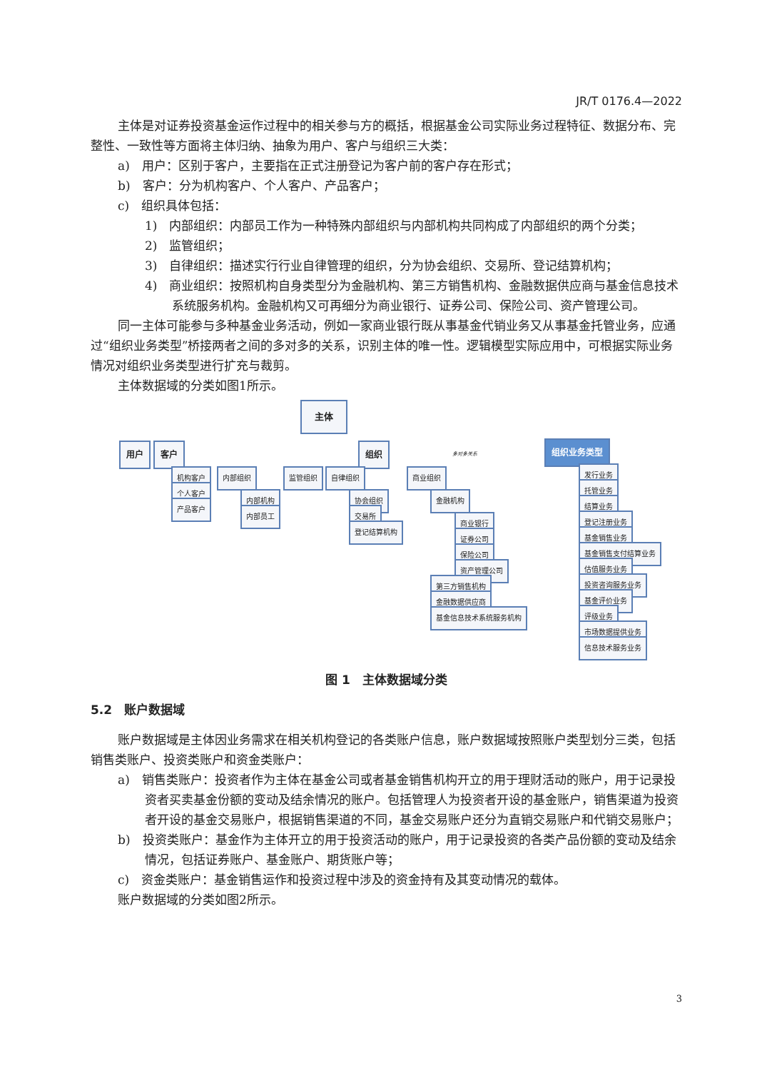JR/T 0176.4—2022
主体是对证券投资基金运作过程中的相关参与方的概括，根据基金公司实际业务过程特征、数据分布、完整性、一致性等方面将主体归纳、抽象为用户、客户与组织三大类：
a)　用户：区别于客户，主要指在正式注册登记为客户前的客户存在形式；
b)　客户：分为机构客户、个人客户、产品客户；
c)　组织具体包括：
1)　内部组织：内部员工作为一种特殊内部组织与内部机构共同构成了内部组织的两个分类；
2)　监管组织；
3)　自律组织：描述实行行业自律管理的组织，分为协会组织、交易所、登记结算机构；
4)　商业组织：按照机构自身类型分为金融机构、第三方销售机构、金融数据供应商与基金信息技术系统服务机构。金融机构又可再细分为商业银行、证券公司、保险公司、资产管理公司。
同一主体可能参与多种基金业务活动，例如一家商业银行既从事基金代销业务又从事基金托管业务，应通过“组织业务类型”桥接两者之间的多对多的关系，识别主体的唯一性。逻辑模型实际应用中，可根据实际业务情况对组织业务类型进行扩充与裁剪。
主体数据域的分类如图1所示。
主体
用户 客户 组织 多对多关系 组织业务类型
机构客户
个人客户
产品客户
内部组织
内部机构
内部员工
监管组织 自律组织
协会组织
交易所
登记结算机构
商业组织
金融机构
商业银行
证券公司
保险公司
资产管理公司
第三方销售机构
金融数据供应商
基金信息技术系统服务机构
发行业务
托管业务
结算业务
登记注册业务
基金销售业务
基金销售支付结算业务
估值服务业务
投资咨询服务业务
基金评价业务
评级业务
市场数据提供业务
信息技术服务业务
图 1　主体数据域分类
5.2　账户数据域
账户数据域是主体因业务需求在相关机构登记的各类账户信息，账户数据域按照账户类型划分三类，包括销售类账户、投资类账户和资金类账户：
a)　销售类账户：投资者作为主体在基金公司或者基金销售机构开立的用于理财活动的账户，用于记录投资者买卖基金份额的变动及结余情况的账户。包括管理人为投资者开设的基金账户，销售渠道为投资者开设的基金交易账户，根据销售渠道的不同，基金交易账户还分为直销交易账户和代销交易账户；
b)　投资类账户：基金作为主体开立的用于投资活动的账户，用于记录投资的各类产品份额的变动及结余情况，包括证券账户、基金账户、期货账户等；
c)　资金类账户：基金销售运作和投资过程中涉及的资金持有及其变动情况的载体。
账户数据域的分类如图2所示。
3